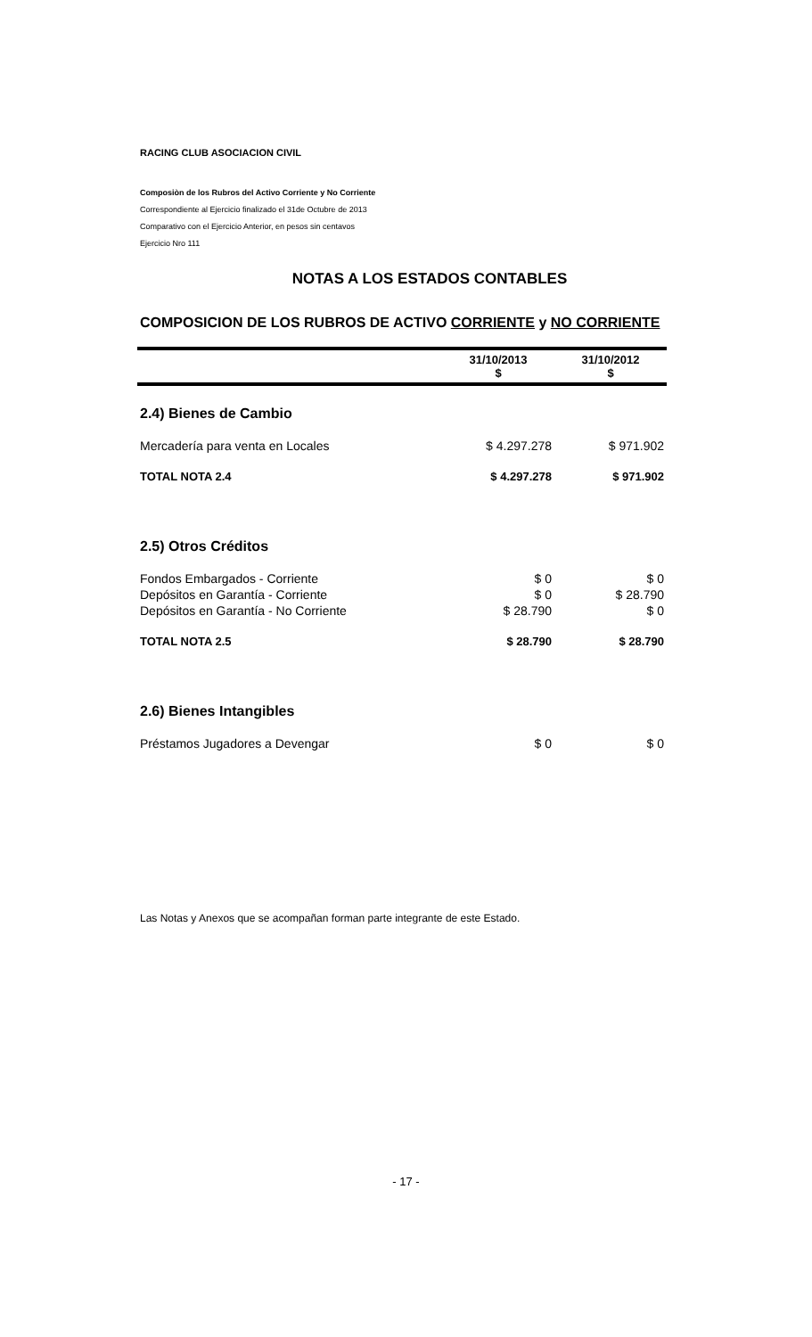RACING CLUB ASOCIACION CIVIL
Composiòn de los Rubros del Activo Corriente y No Corriente
Correspondiente al Ejercicio finalizado el 31de Octubre de 2013
Comparativo con el Ejercicio Anterior, en pesos sin centavos
Ejercicio Nro 111
NOTAS A LOS ESTADOS CONTABLES
COMPOSICION DE LOS RUBROS DE ACTIVO CORRIENTE y NO CORRIENTE
| | 31/10/2013 $ | 31/10/2012 $ |
| --- | --- | --- |
| 2.4) Bienes de Cambio | | |
| Mercadería para venta en Locales | $ 4.297.278 | $ 971.902 |
| TOTAL NOTA 2.4 | $ 4.297.278 | $ 971.902 |
| 2.5) Otros Créditos | | |
| Fondos Embargados - Corriente | $ 0 | $ 0 |
| Depósitos en Garantía - Corriente | $ 0 | $ 28.790 |
| Depósitos en Garantía - No Corriente | $ 28.790 | $ 0 |
| TOTAL NOTA 2.5 | $ 28.790 | $ 28.790 |
| 2.6) Bienes Intangibles | | |
| Préstamos Jugadores a Devengar | $ 0 | $ 0 |
Las Notas y Anexos que se acompañan forman parte integrante de este Estado.
- 17 -